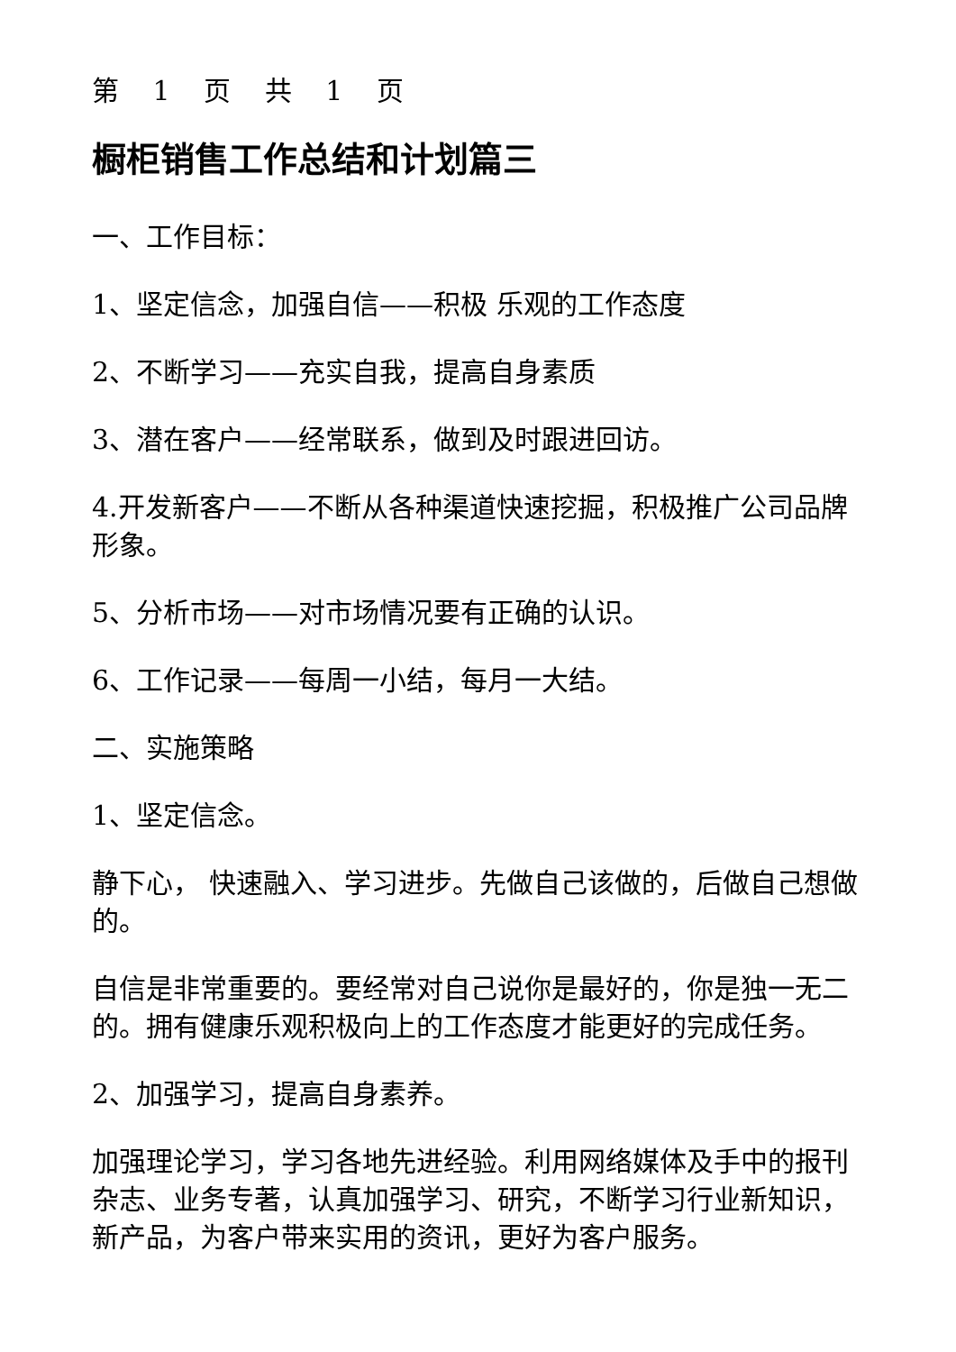第 1 页 共 1 页
橱柜销售工作总结和计划篇三
一、工作目标：
1、坚定信念，加强自信——积极 乐观的工作态度
2、不断学习——充实自我，提高自身素质
3、潜在客户——经常联系，做到及时跟进回访。
4.开发新客户——不断从各种渠道快速挖掘，积极推广公司品牌形象。
5、分析市场——对市场情况要有正确的认识。
6、工作记录——每周一小结，每月一大结。
二、实施策略
1、坚定信念。
静下心， 快速融入、学习进步。先做自己该做的，后做自己想做的。
自信是非常重要的。要经常对自己说你是最好的，你是独一无二的。拥有健康乐观积极向上的工作态度才能更好的完成任务。
2、加强学习，提高自身素养。
加强理论学习，学习各地先进经验。利用网络媒体及手中的报刊杂志、业务专著，认真加强学习、研究，不断学习行业新知识，新产品，为客户带来实用的资讯，更好为客户服务。